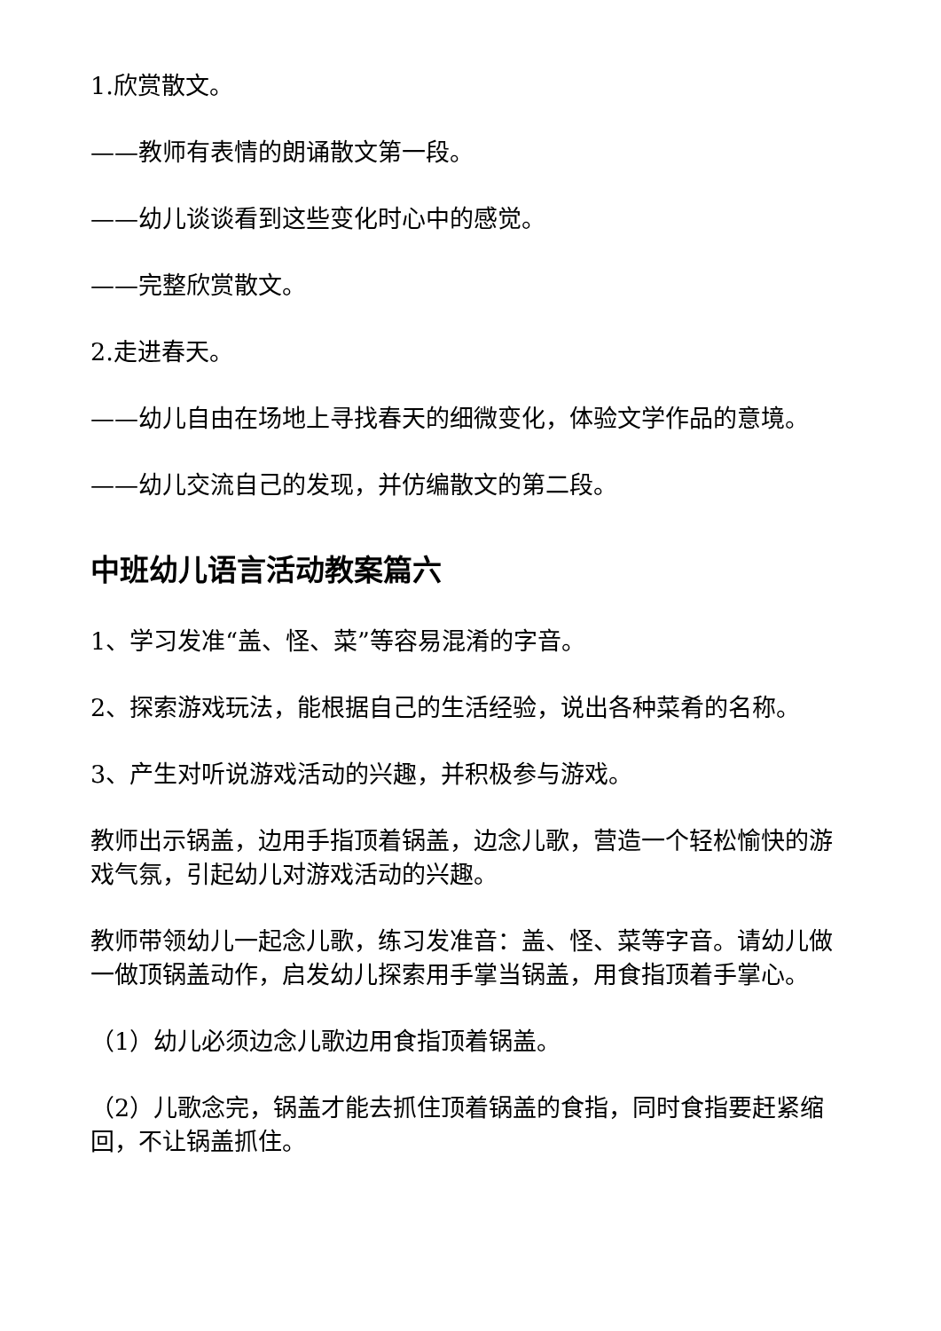1.欣赏散文。
——教师有表情的朗诵散文第一段。
——幼儿谈谈看到这些变化时心中的感觉。
——完整欣赏散文。
2.走进春天。
——幼儿自由在场地上寻找春天的细微变化，体验文学作品的意境。
——幼儿交流自己的发现，并仿编散文的第二段。
中班幼儿语言活动教案篇六
1、学习发准“盖、怪、菜”等容易混淆的字音。
2、探索游戏玩法，能根据自己的生活经验，说出各种菜肴的名称。
3、产生对听说游戏活动的兴趣，并积极参与游戏。
教师出示锅盖，边用手指顶着锅盖，边念儿歌，营造一个轻松愉快的游戏气氛，引起幼儿对游戏活动的兴趣。
教师带领幼儿一起念儿歌，练习发准音：盖、怪、菜等字音。请幼儿做一做顶锅盖动作，启发幼儿探索用手掌当锅盖，用食指顶着手掌心。
（1）幼儿必须边念儿歌边用食指顶着锅盖。
（2）儿歌念完，锅盖才能去抓住顶着锅盖的食指，同时食指要赶紧缩回，不让锅盖抓住。